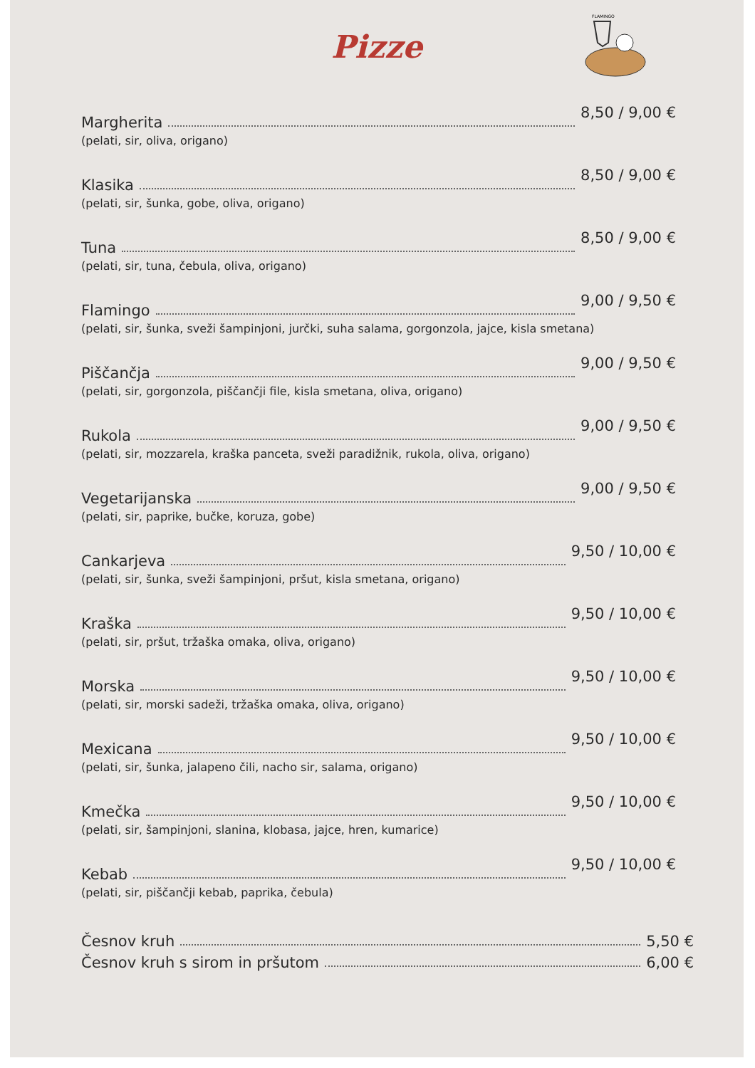FLAMINGO
Pizze
Margherita 8,50 / 9,00 €
(pelati, sir, oliva, origano)
Klasika 8,50 / 9,00 €
(pelati, sir, šunka, gobe, oliva, origano)
Tuna 8,50 / 9,00 €
(pelati, sir, tuna, čebula, oliva, origano)
Flamingo 9,00 / 9,50 €
(pelati, sir, šunka, sveži šampinjoni, jurčki, suha salama, gorgonzola, jajce, kisla smetana)
Piščančja 9,00 / 9,50 €
(pelati, sir, gorgonzola, piščančji file, kisla smetana, oliva, origano)
Rukola 9,00 / 9,50 €
(pelati, sir, mozzarela, kraška panceta, sveži paradižnik, rukola, oliva, origano)
Vegetarijanska 9,00 / 9,50 €
(pelati, sir, paprike, bučke, koruza, gobe)
Cankarjeva 9,50 / 10,00 €
(pelati, sir, šunka, sveži šampinjoni, pršut, kisla smetana, origano)
Kraška 9,50 / 10,00 €
(pelati, sir, pršut, tržaška omaka, oliva, origano)
Morska 9,50 / 10,00 €
(pelati, sir, morski sadeži, tržaška omaka, oliva, origano)
Mexicana 9,50 / 10,00 €
(pelati, sir, šunka, jalapeno čili, nacho sir, salama, origano)
Kmečka 9,50 / 10,00 €
(pelati, sir, šampinjoni, slanina, klobasa, jajce, hren, kumarice)
Kebab 9,50 / 10,00 €
(pelati, sir, piščančji kebab, paprika, čebula)
Česnov kruh 5,50 €
Česnov kruh s sirom in pršutom 6,00 €